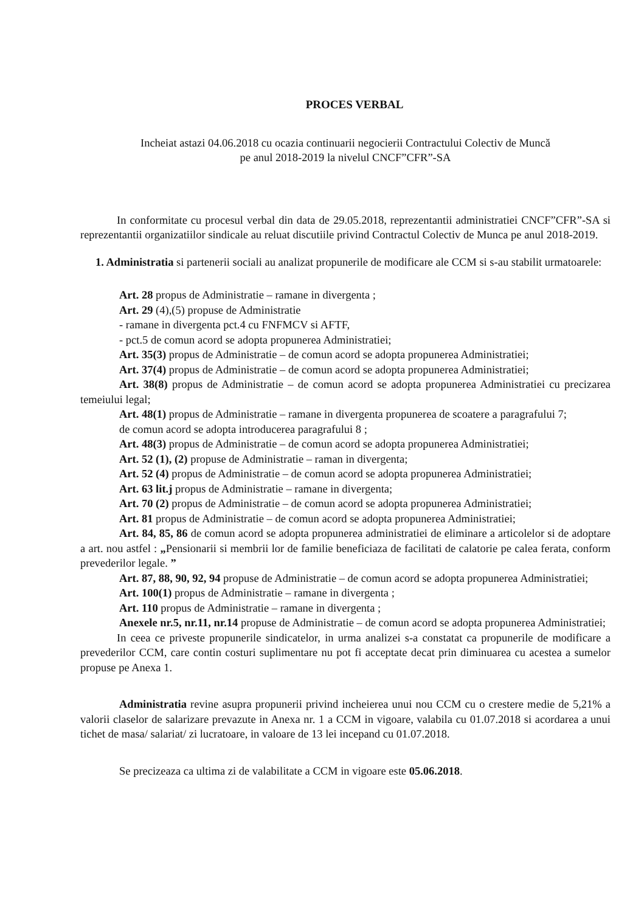PROCES VERBAL
Incheiat astazi 04.06.2018 cu ocazia continuarii negocierii Contractului Colectiv de Muncă
pe anul 2018-2019 la nivelul CNCF”CFR”-SA
In conformitate cu procesul verbal din data de 29.05.2018, reprezentantii administratiei CNCF”CFR”-SA si reprezentantii organizatiilor sindicale au reluat discutiile privind Contractul Colectiv de Munca pe anul 2018-2019.
1. Administratia si partenerii sociali au analizat propunerile de modificare ale CCM si s-au stabilit urmatoarele:
Art. 28 propus de Administratie – ramane in divergenta ;
Art. 29 (4),(5) propuse de Administratie
- ramane in divergenta pct.4 cu FNFMCV si AFTF,
- pct.5 de comun acord se adopta propunerea Administratiei;
Art. 35(3) propus de Administratie – de comun acord se adopta propunerea Administratiei;
Art. 37(4) propus de Administratie – de comun acord se adopta propunerea Administratiei;
Art. 38(8) propus de Administratie – de comun acord se adopta propunerea Administratiei cu precizarea temeiului legal;
Art. 48(1) propus de Administratie – ramane in divergenta propunerea de scoatere a paragrafului 7;
de comun acord se adopta introducerea paragrafului 8 ;
Art. 48(3) propus de Administratie – de comun acord se adopta propunerea Administratiei;
Art. 52 (1), (2) propuse de Administratie – raman in divergenta;
Art. 52 (4) propus de Administratie – de comun acord se adopta propunerea Administratiei;
Art. 63 lit.j propus de Administratie – ramane in divergenta;
Art. 70 (2) propus de Administratie – de comun acord se adopta propunerea Administratiei;
Art. 81 propus de Administratie – de comun acord se adopta propunerea Administratiei;
Art. 84, 85, 86 de comun acord se adopta propunerea administratiei de eliminare a articolelor si de adoptare a art. nou astfel : „Pensionarii si membrii lor de familie beneficiaza de facilitati de calatorie pe calea ferata, conform prevederilor legale. ”
Art. 87, 88, 90, 92, 94 propuse de Administratie – de comun acord se adopta propunerea Administratiei;
Art. 100(1) propus de Administratie – ramane in divergenta ;
Art. 110 propus de Administratie – ramane in divergenta ;
Anexele nr.5, nr.11, nr.14 propuse de Administratie – de comun acord se adopta propunerea Administratiei;
In ceea ce priveste propunerile sindicatelor, in urma analizei s-a constatat ca propunerile de modificare a prevederilor CCM, care contin costuri suplimentare nu pot fi acceptate decat prin diminuarea cu acestea a sumelor propuse pe Anexa 1.
Administratia revine asupra propunerii privind incheierea unui nou CCM cu o crestere medie de 5,21% a valorii claselor de salarizare prevazute in Anexa nr. 1 a CCM in vigoare, valabila cu 01.07.2018 si acordarea a unui tichet de masa/ salariat/ zi lucratoare, in valoare de 13 lei incepand cu 01.07.2018.
Se precizeaza ca ultima zi de valabilitate a CCM in vigoare este 05.06.2018.